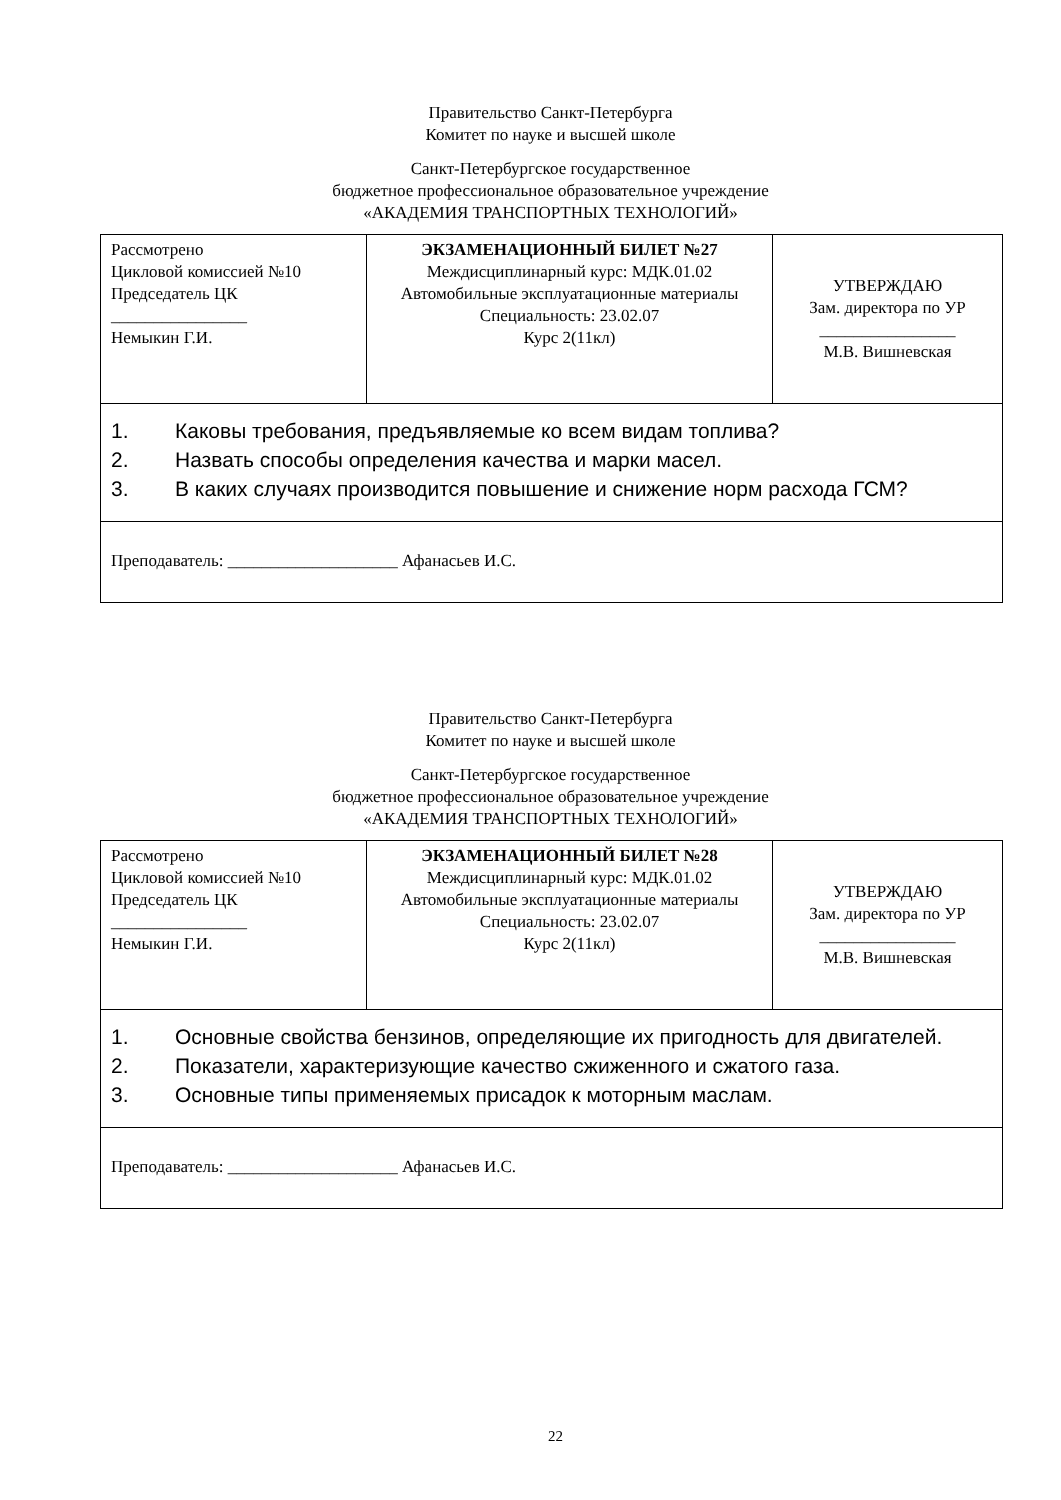Правительство Санкт-Петербурга
Комитет по науке и высшей школе
Санкт-Петербургское государственное
бюджетное профессиональное образовательное учреждение
«АКАДЕМИЯ ТРАНСПОРТНЫХ ТЕХНОЛОГИЙ»
| Рассмотрено Цикловой комиссией №10 Председатель ЦК ________________ Немыкин Г.И. | ЭКЗАМЕНАЦИОННЫЙ БИЛЕТ №27 Междисциплинарный курс: МДК.01.02 Автомобильные эксплуатационные материалы Специальность: 23.02.07 Курс 2(11кл) | УТВЕРЖДАЮ Зам. директора по УР ________________ М.В. Вишневская |
| 1. Каковы требования, предъявляемые ко всем видам топлива? 2. Назвать способы определения качества и марки масел. 3. В каких случаях производится повышение и снижение норм расхода ГСМ? | | |
| Преподаватель: ____________________ Афанасьев И.С. | | |
Правительство Санкт-Петербурга
Комитет по науке и высшей школе
Санкт-Петербургское государственное
бюджетное профессиональное образовательное учреждение
«АКАДЕМИЯ ТРАНСПОРТНЫХ ТЕХНОЛОГИЙ»
| Рассмотрено Цикловой комиссией №10 Председатель ЦК ________________ Немыкин Г.И. | ЭКЗАМЕНАЦИОННЫЙ БИЛЕТ №28 Междисциплинарный курс: МДК.01.02 Автомобильные эксплуатационные материалы Специальность: 23.02.07 Курс 2(11кл) | УТВЕРЖДАЮ Зам. директора по УР ________________ М.В. Вишневская |
| 1. Основные свойства бензинов, определяющие их пригодность для двигателей. 2. Показатели, характеризующие качество сжиженного и сжатого газа. 3. Основные типы применяемых присадок к моторным маслам. | | |
| Преподаватель: ____________________ Афанасьев И.С. | | |
22